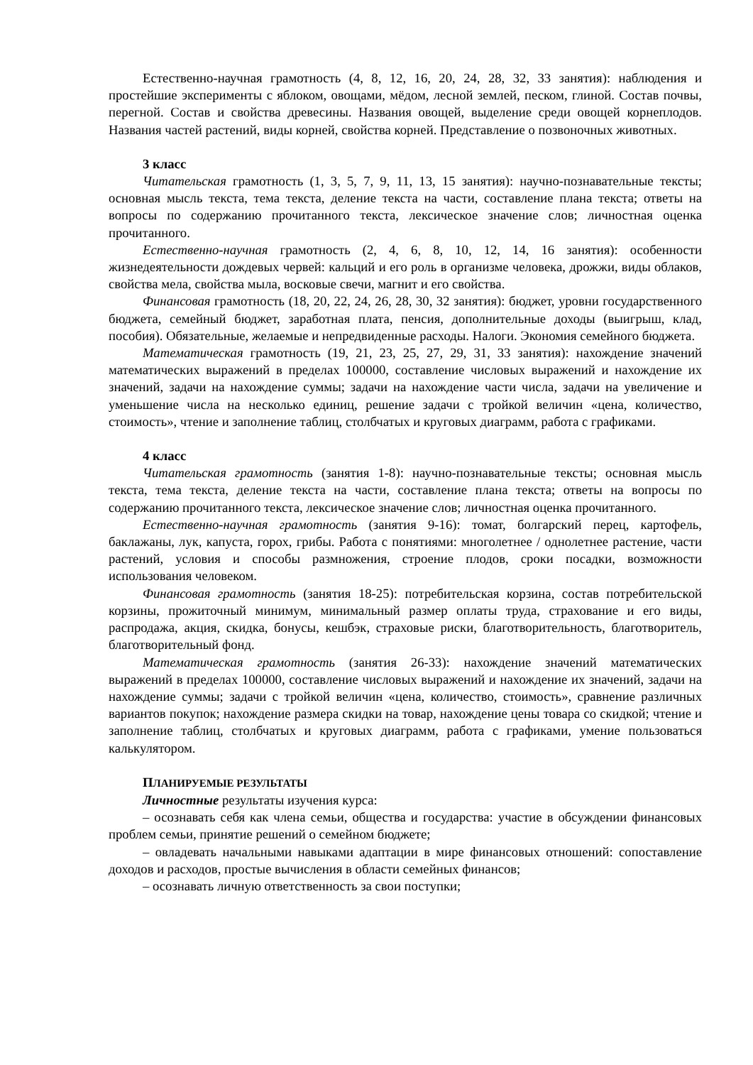Естественно-научная грамотность (4, 8, 12, 16, 20, 24, 28, 32, 33 занятия): наблюдения и простейшие эксперименты с яблоком, овощами, мёдом, лесной землей, песком, глиной. Состав почвы, перегной. Состав и свойства древесины. Названия овощей, выделение среди овощей корнеплодов. Названия частей растений, виды корней, свойства корней. Представление о позвоночных животных.
3 класс
Читательская грамотность (1, 3, 5, 7, 9, 11, 13, 15 занятия): научно-познавательные тексты; основная мысль текста, тема текста, деление текста на части, составление плана текста; ответы на вопросы по содержанию прочитанного текста, лексическое значение слов; личностная оценка прочитанного.
Естественно-научная грамотность (2, 4, 6, 8, 10, 12, 14, 16 занятия): особенности жизнедеятельности дождевых червей: кальций и его роль в организме человека, дрожжи, виды облаков, свойства мела, свойства мыла, восковые свечи, магнит и его свойства.
Финансовая грамотность (18, 20, 22, 24, 26, 28, 30, 32 занятия): бюджет, уровни государственного бюджета, семейный бюджет, заработная плата, пенсия, дополнительные доходы (выигрыш, клад, пособия). Обязательные, желаемые и непредвиденные расходы. Налоги. Экономия семейного бюджета.
Математическая грамотность (19, 21, 23, 25, 27, 29, 31, 33 занятия): нахождение значений математических выражений в пределах 100000, составление числовых выражений и нахождение их значений, задачи на нахождение суммы; задачи на нахождение части числа, задачи на увеличение и уменьшение числа на несколько единиц, решение задачи с тройкой величин «цена, количество, стоимость», чтение и заполнение таблиц, столбчатых и круговых диаграмм, работа с графиками.
4 класс
Читательская грамотность (занятия 1-8): научно-познавательные тексты; основная мысль текста, тема текста, деление текста на части, составление плана текста; ответы на вопросы по содержанию прочитанного текста, лексическое значение слов; личностная оценка прочитанного.
Естественно-научная грамотность (занятия 9-16): томат, болгарский перец, картофель, баклажаны, лук, капуста, горох, грибы. Работа с понятиями: многолетнее / однолетнее растение, части растений, условия и способы размножения, строение плодов, сроки посадки, возможности использования человеком.
Финансовая грамотность (занятия 18-25): потребительская корзина, состав потребительской корзины, прожиточный минимум, минимальный размер оплаты труда, страхование и его виды, распродажа, акция, скидка, бонусы, кешбэк, страховые риски, благотворительность, благотворитель, благотворительный фонд.
Математическая грамотность (занятия 26-33): нахождение значений математических выражений в пределах 100000, составление числовых выражений и нахождение их значений, задачи на нахождение суммы; задачи с тройкой величин «цена, количество, стоимость», сравнение различных вариантов покупок; нахождение размера скидки на товар, нахождение цены товара со скидкой; чтение и заполнение таблиц, столбчатых и круговых диаграмм, работа с графиками, умение пользоваться калькулятором.
ПЛАНИРУЕМЫЕ РЕЗУЛЬТАТЫ
Личностные результаты изучения курса:
– осознавать себя как члена семьи, общества и государства: участие в обсуждении финансовых проблем семьи, принятие решений о семейном бюджете;
– овладевать начальными навыками адаптации в мире финансовых отношений: сопоставление доходов и расходов, простые вычисления в области семейных финансов;
– осознавать личную ответственность за свои поступки;